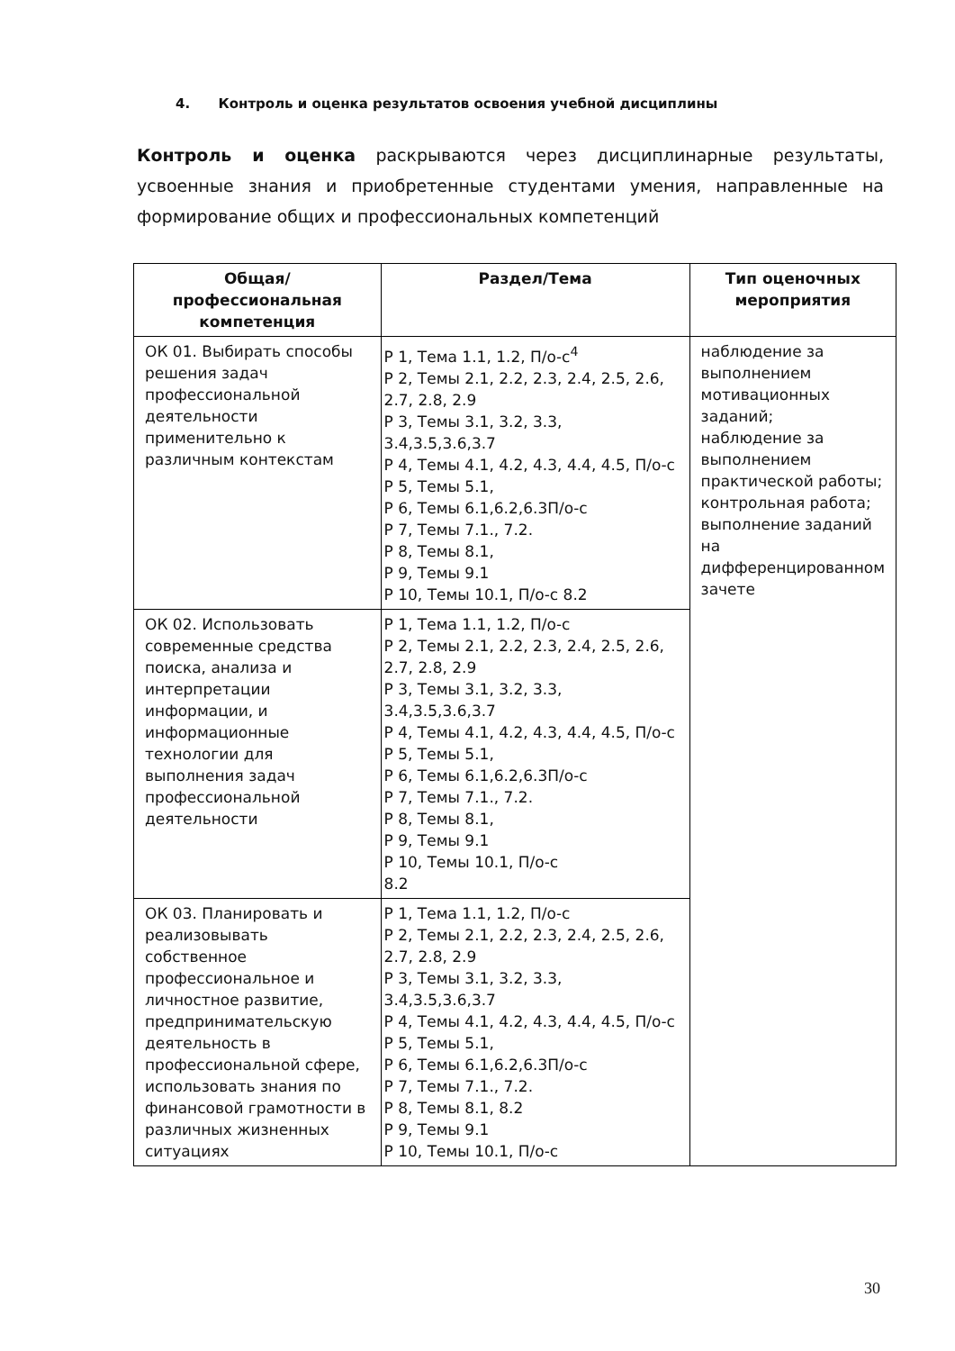4. Контроль и оценка результатов освоения учебной дисциплины
Контроль и оценка раскрываются через дисциплинарные результаты, усвоенные знания и приобретенные студентами умения, направленные на формирование общих и профессиональных компетенций
| Общая/профессиональная компетенция | Раздел/Тема | Тип оценочных мероприятия |
| --- | --- | --- |
| ОК 01. Выбирать способы решения задач профессиональной деятельности применительно к различным контекстам | Р 1, Тема 1.1, 1.2, П/о-с<sup>4</sup> Р 2, Темы 2.1, 2.2, 2.3, 2.4, 2.5, 2.6, 2.7, 2.8, 2.9 Р 3, Темы 3.1, 3.2, 3.3, 3.4,3.5,3.6,3.7 Р 4, Темы 4.1, 4.2, 4.3, 4.4, 4.5, П/о-с Р 5, Темы 5.1, Р 6, Темы 6.1,6.2,6.3П/о-с Р 7, Темы 7.1., 7.2. Р 8, Темы 8.1, Р 9, Темы 9.1 Р 10, Темы 10.1, П/о-с 8.2 | наблюдение за выполнением мотивационных заданий; наблюдение за выполнением практической работы; контрольная работа; выполнение заданий на дифференцированном зачете |
| ОК 02. Использовать современные средства поиска, анализа и интерпретации информации, и информационные технологии для выполнения задач профессиональной деятельности | Р 1, Тема 1.1, 1.2, П/о-с Р 2, Темы 2.1, 2.2, 2.3, 2.4, 2.5, 2.6, 2.7, 2.8, 2.9 Р 3, Темы 3.1, 3.2, 3.3, 3.4,3.5,3.6,3.7 Р 4, Темы 4.1, 4.2, 4.3, 4.4, 4.5, П/о-с Р 5, Темы 5.1, Р 6, Темы 6.1,6.2,6.3П/о-с Р 7, Темы 7.1., 7.2. Р 8, Темы 8.1, Р 9, Темы 9.1 Р 10, Темы 10.1, П/о-с 8.2 | |
| ОК 03. Планировать и реализовывать собственное профессиональное и личностное развитие, предпринимательскую деятельность в профессиональной сфере, использовать знания по финансовой грамотности в различных жизненных ситуациях | Р 1, Тема 1.1, 1.2, П/о-с Р 2, Темы 2.1, 2.2, 2.3, 2.4, 2.5, 2.6, 2.7, 2.8, 2.9 Р 3, Темы 3.1, 3.2, 3.3, 3.4,3.5,3.6,3.7 Р 4, Темы 4.1, 4.2, 4.3, 4.4, 4.5, П/о-с Р 5, Темы 5.1, Р 6, Темы 6.1,6.2,6.3П/о-с Р 7, Темы 7.1., 7.2. Р 8, Темы 8.1, 8.2 Р 9, Темы 9.1 Р 10, Темы 10.1, П/о-с | |
30